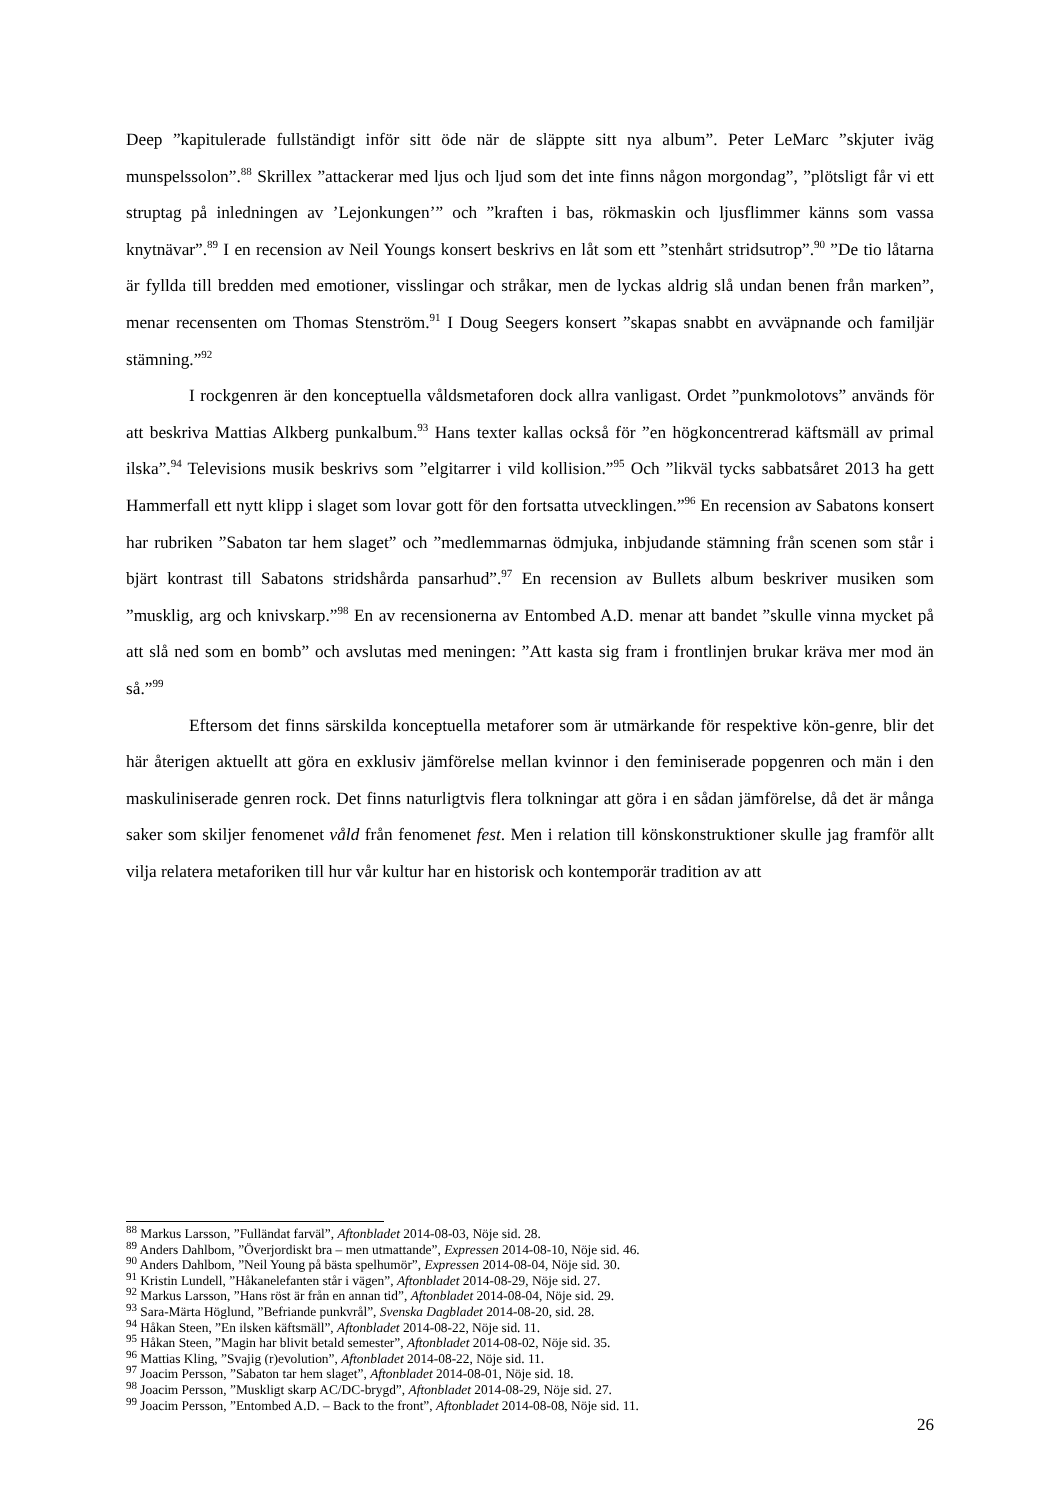Deep ”kapitulerade fullständigt inför sitt öde när de släppte sitt nya album”. Peter LeMarc ”skjuter iväg munspelssolon”.<sup>88</sup> Skrillex ”attackerar med ljus och ljud som det inte finns någon morgondag”, ”plötsligt får vi ett struptag på inledningen av ’Lejonkungen’” och ”kraften i bas, rökmaskin och ljusflimmer känns som vassa knytnävar”.<sup>89</sup> I en recension av Neil Youngs konsert beskrivs en låt som ett ”stenhårt stridsutrop”.<sup>90</sup> ”De tio låtarna är fyllda till bredden med emotioner, visslingar och stråkar, men de lyckas aldrig slå undan benen från marken”, menar recensenten om Thomas Stenström.<sup>91</sup> I Doug Seegers konsert ”skapas snabbt en avväpnande och familjär stämning.”<sup>92</sup>
I rockgenren är den konceptuella våldsmetaforen dock allra vanligast. Ordet ”punkmolotovs” används för att beskriva Mattias Alkberg punkalbum.<sup>93</sup> Hans texter kallas också för ”en högkoncentrerad käftsmäll av primal ilska”.<sup>94</sup> Televisions musik beskrivs som ”elgitarrer i vild kollision.”<sup>95</sup> Och ”likväl tycks sabbatsåret 2013 ha gett Hammerfall ett nytt klipp i slaget som lovar gott för den fortsatta utvecklingen.”<sup>96</sup> En recension av Sabatons konsert har rubriken ”Sabaton tar hem slaget” och ”medlemmarnas ödmjuka, inbjudande stämning från scenen som står i bjärt kontrast till Sabatons stridshårda pansarhud”.<sup>97</sup> En recension av Bullets album beskriver musiken som ”musklig, arg och knivskarp.”<sup>98</sup> En av recensionerna av Entombed A.D. menar att bandet ”skulle vinna mycket på att slå ned som en bomb” och avslutas med meningen: ”Att kasta sig fram i frontlinjen brukar kräva mer mod än så.”<sup>99</sup>
Eftersom det finns särskilda konceptuella metaforer som är utmärkande för respektive kön-genre, blir det här återigen aktuellt att göra en exklusiv jämförelse mellan kvinnor i den feminiserade popgenren och män i den maskuliniserade genren rock. Det finns naturligtvis flera tolkningar att göra i en sådan jämförelse, då det är många saker som skiljer fenomenet våld från fenomenet fest. Men i relation till könskonstruktioner skulle jag framför allt vilja relatera metaforiken till hur vår kultur har en historisk och kontemporär tradition av att
<sup>88</sup> Markus Larsson, ”Fulländat farväl”, Aftonbladet 2014-08-03, Nöje sid. 28.
<sup>89</sup> Anders Dahlbom, ”Överjordiskt bra – men utmattande”, Expressen 2014-08-10, Nöje sid. 46.
<sup>90</sup> Anders Dahlbom, ”Neil Young på bästa spelhumör”, Expressen 2014-08-04, Nöje sid. 30.
<sup>91</sup> Kristin Lundell, ”Håkanelefanten står i vägen”, Aftonbladet 2014-08-29, Nöje sid. 27.
<sup>92</sup> Markus Larsson, ”Hans röst är från en annan tid”, Aftonbladet 2014-08-04, Nöje sid. 29.
<sup>93</sup> Sara-Märta Höglund, ”Befriande punkvrål”, Svenska Dagbladet 2014-08-20, sid. 28.
<sup>94</sup> Håkan Steen, ”En ilsken käftsmäll”, Aftonbladet 2014-08-22, Nöje sid. 11.
<sup>95</sup> Håkan Steen, ”Magin har blivit betald semester”, Aftonbladet 2014-08-02, Nöje sid. 35.
<sup>96</sup> Mattias Kling, ”Svajig (r)evolution”, Aftonbladet 2014-08-22, Nöje sid. 11.
<sup>97</sup> Joacim Persson, ”Sabaton tar hem slaget”, Aftonbladet 2014-08-01, Nöje sid. 18.
<sup>98</sup> Joacim Persson, ”Muskligt skarp AC/DC-brygd”, Aftonbladet 2014-08-29, Nöje sid. 27.
<sup>99</sup> Joacim Persson, ”Entombed A.D. – Back to the front”, Aftonbladet 2014-08-08, Nöje sid. 11.
26